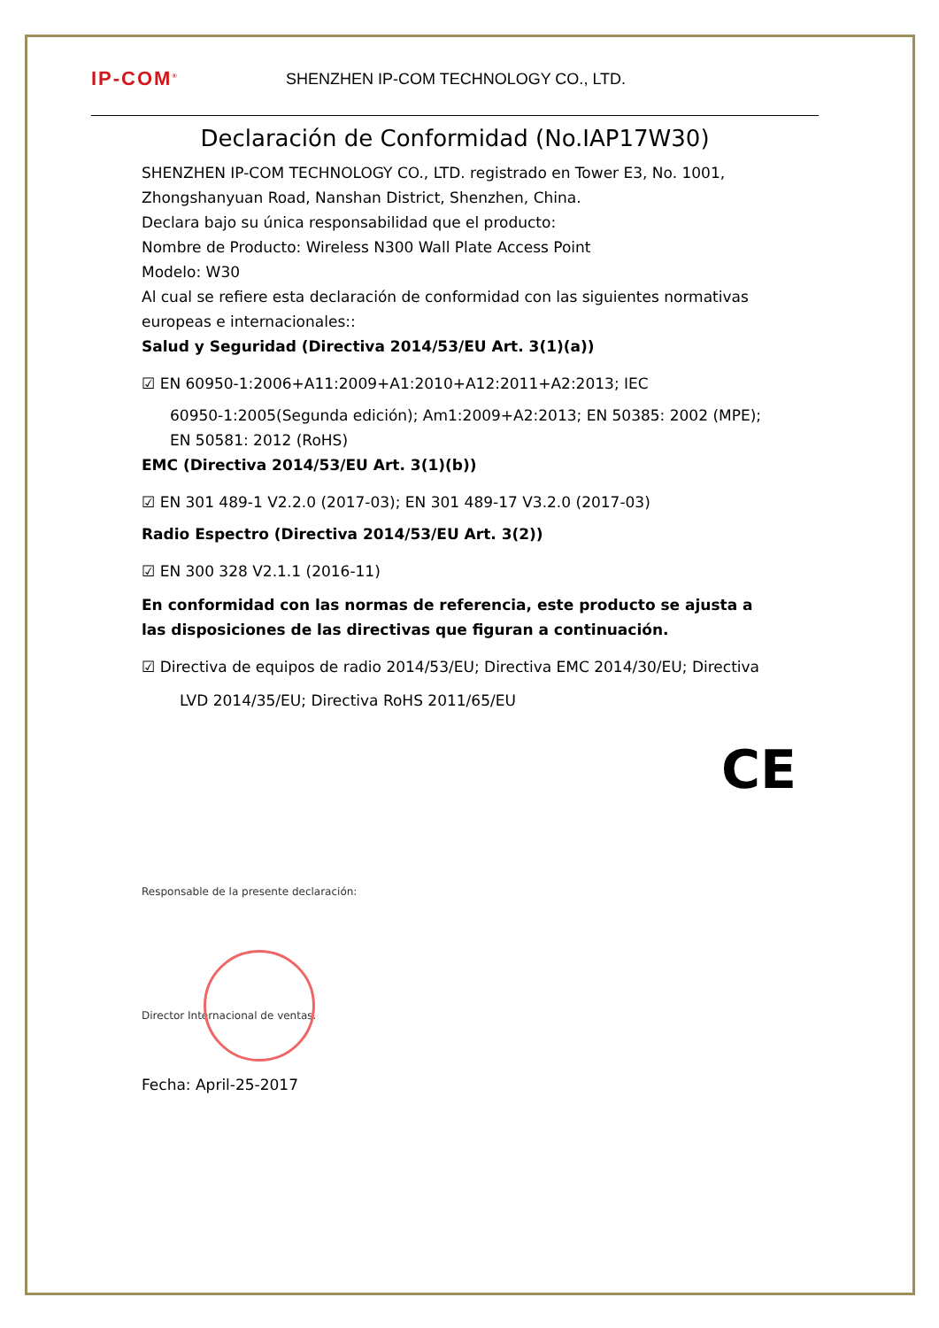IP-COM<sup>®</sup>
SHENZHEN IP-COM TECHNOLOGY CO., LTD.
Declaración de Conformidad (No.IAP17W30)
SHENZHEN IP-COM TECHNOLOGY CO., LTD. registrado en Tower E3, No. 1001, Zhongshanyuan Road, Nanshan District, Shenzhen, China.
Declara bajo su única responsabilidad que el producto:
Nombre de Producto: Wireless N300 Wall Plate Access Point
Modelo: W30
Al cual se refiere esta declaración de conformidad con las siguientes normativas europeas e internacionales::
Salud y Seguridad (Directiva 2014/53/EU Art. 3(1)(a))
☑ EN 60950-1:2006+A11:2009+A1:2010+A12:2011+A2:2013; IEC
60950-1:2005(Segunda edición); Am1:2009+A2:2013; EN 50385: 2002 (MPE); EN 50581: 2012 (RoHS)
EMC (Directiva 2014/53/EU Art. 3(1)(b))
☑ EN 301 489-1 V2.2.0 (2017-03); EN 301 489-17 V3.2.0 (2017-03)
Radio Espectro (Directiva 2014/53/EU Art. 3(2))
☑ EN 300 328 V2.1.1 (2016-11)
En conformidad con las normas de referencia, este producto se ajusta a las disposiciones de las directivas que figuran a continuación.
☑ Directiva de equipos de radio 2014/53/EU; Directiva EMC 2014/30/EU; Directiva
LVD 2014/35/EU; Directiva RoHS 2011/65/EU
CE
Responsable de la presente declaración:
Director Internacional de ventas.
Fecha: April-25-2017